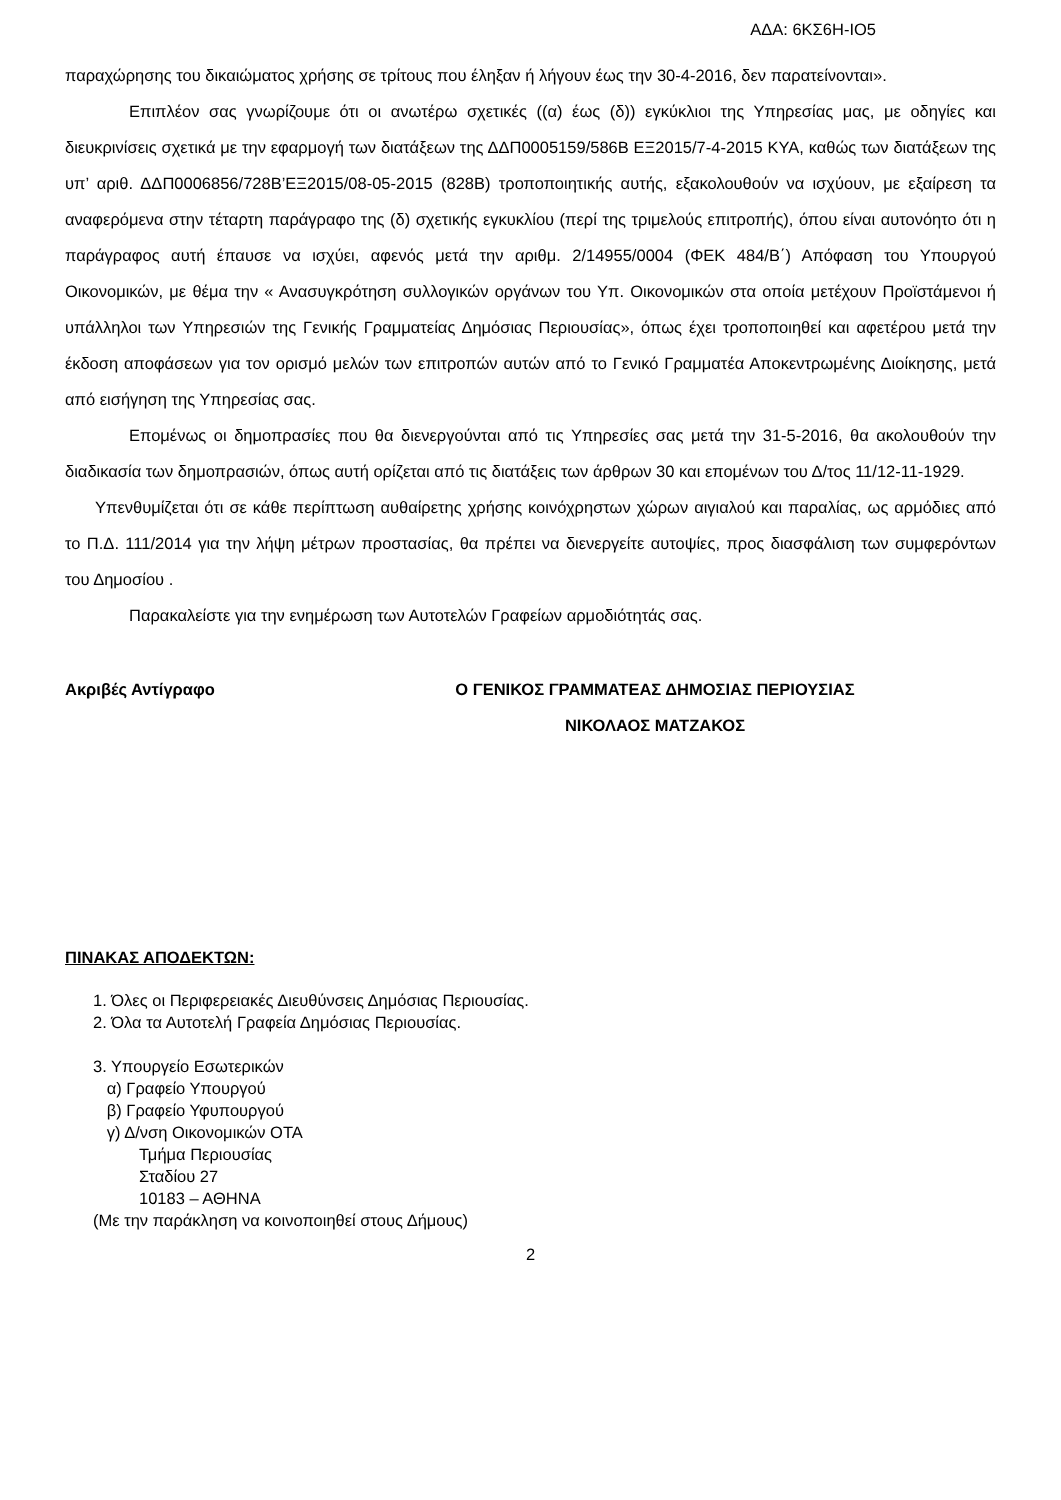ΑΔΑ: 6ΚΣ6Η-ΙΟ5
παραχώρησης του δικαιώματος χρήσης σε τρίτους που έληξαν ή λήγουν έως την 30-4-2016, δεν παρατείνονται».
Επιπλέον σας γνωρίζουμε ότι οι ανωτέρω σχετικές ((α) έως (δ)) εγκύκλιοι της Υπηρεσίας μας, με οδηγίες και διευκρινίσεις σχετικά με την εφαρμογή των διατάξεων της ΔΔΠ0005159/586Β ΕΞ2015/7-4-2015 ΚΥΑ, καθώς των διατάξεων της υπ’ αριθ. ΔΔΠ0006856/728Β’ΕΞ2015/08-05-2015 (828Β) τροποποιητικής αυτής, εξακολουθούν να ισχύουν, με εξαίρεση τα αναφερόμενα στην τέταρτη παράγραφο της (δ) σχετικής εγκυκλίου (περί της τριμελούς επιτροπής), όπου είναι αυτονόητο ότι η παράγραφος αυτή έπαυσε να ισχύει, αφενός μετά την αριθμ. 2/14955/0004 (ΦΕΚ 484/Β΄) Απόφαση του Υπουργού Οικονομικών, με θέμα την « Ανασυγκρότηση συλλογικών οργάνων του Υπ. Οικονομικών στα οποία μετέχουν Προϊστάμενοι ή υπάλληλοι των Υπηρεσιών της Γενικής Γραμματείας Δημόσιας Περιουσίας», όπως έχει τροποποιηθεί και αφετέρου μετά την έκδοση αποφάσεων για τον ορισμό μελών των επιτροπών αυτών από το Γενικό Γραμματέα Αποκεντρωμένης Διοίκησης, μετά από εισήγηση της Υπηρεσίας σας.
Επομένως οι δημοπρασίες που θα διενεργούνται από τις Υπηρεσίες σας μετά την 31-5-2016, θα ακολουθούν την διαδικασία των δημοπρασιών, όπως αυτή ορίζεται από τις διατάξεις των άρθρων 30 και επομένων του Δ/τος 11/12-11-1929.
Υπενθυμίζεται ότι σε κάθε περίπτωση αυθαίρετης χρήσης κοινόχρηστων χώρων αιγιαλού και παραλίας, ως αρμόδιες από το Π.Δ. 111/2014 για την λήψη μέτρων προστασίας, θα πρέπει να διενεργείτε αυτοψίες, προς διασφάλιση των συμφερόντων του Δημοσίου .
Παρακαλείστε για την ενημέρωση των Αυτοτελών Γραφείων αρμοδιότητάς σας.
Ακριβές Αντίγραφο Ο ΓΕΝΙΚΟΣ ΓΡΑΜΜΑΤΕΑΣ ΔΗΜΟΣΙΑΣ ΠΕΡΙΟΥΣΙΑΣ
ΝΙΚΟΛΑΟΣ ΜΑΤΖΑΚΟΣ
ΠΙΝΑΚΑΣ ΑΠΟΔΕΚΤΩΝ:
1. Όλες οι Περιφερειακές Διευθύνσεις Δημόσιας Περιουσίας.
2. Όλα τα Αυτοτελή Γραφεία Δημόσιας Περιουσίας.
3. Υπουργείο Εσωτερικών
α) Γραφείο Υπουργού
β) Γραφείο Υφυπουργού
γ) Δ/νση Οικονομικών ΟΤΑ
Τμήμα Περιουσίας
Σταδίου 27
10183 – ΑΘΗΝΑ
(Με την παράκληση να κοινοποιηθεί στους Δήμους)
2